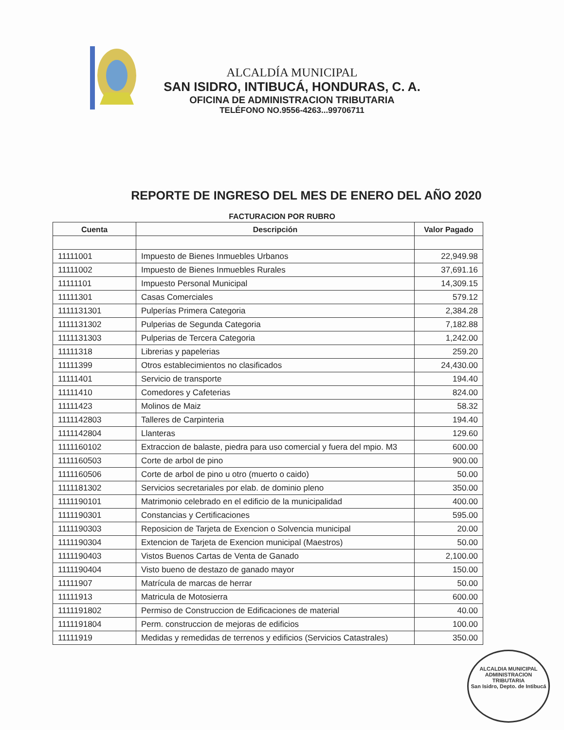ALCALDÍA MUNICIPAL
SAN ISIDRO, INTIBUCÁ, HONDURAS, C. A.
OFICINA DE ADMINISTRACION TRIBUTARIA
TELÉFONO NO.9556-4263...99706711
REPORTE DE INGRESO DEL MES DE ENERO DEL AÑO 2020
FACTURACION POR RUBRO
| Cuenta | Descripción | Valor Pagado |
| --- | --- | --- |
| 11111001 | Impuesto de Bienes Inmuebles Urbanos | 22,949.98 |
| 11111002 | Impuesto de Bienes Inmuebles Rurales | 37,691.16 |
| 11111101 | Impuesto Personal Municipal | 14,309.15 |
| 11111301 | Casas Comerciales | 579.12 |
| 1111131301 | Pulperías Primera Categoria | 2,384.28 |
| 1111131302 | Pulperias de Segunda Categoria | 7,182.88 |
| 1111131303 | Pulperias de Tercera Categoria | 1,242.00 |
| 11111318 | Librerias y papelerias | 259.20 |
| 11111399 | Otros establecimientos no clasificados | 24,430.00 |
| 11111401 | Servicio de transporte | 194.40 |
| 11111410 | Comedores y Cafeterias | 824.00 |
| 11111423 | Molinos de Maiz | 58.32 |
| 1111142803 | Talleres de Carpinteria | 194.40 |
| 1111142804 | Llanteras | 129.60 |
| 1111160102 | Extraccion de balaste, piedra para uso comercial y fuera del mpio. M3 | 600.00 |
| 1111160503 | Corte de arbol de pino | 900.00 |
| 1111160506 | Corte de arbol de pino u otro (muerto o caido) | 50.00 |
| 1111181302 | Servicios secretariales por elab. de dominio pleno | 350.00 |
| 1111190101 | Matrimonio celebrado en el edificio de la municipalidad | 400.00 |
| 1111190301 | Constancias y Certificaciones | 595.00 |
| 1111190303 | Reposicion de Tarjeta de Exencion o Solvencia municipal | 20.00 |
| 1111190304 | Extencion de Tarjeta de Exencion municipal (Maestros) | 50.00 |
| 1111190403 | Vistos Buenos Cartas de Venta de Ganado | 2,100.00 |
| 1111190404 | Visto bueno de destazo de ganado mayor | 150.00 |
| 11111907 | Matrícula de marcas de herrar | 50.00 |
| 11111913 | Matricula de Motosierra | 600.00 |
| 1111191802 | Permiso de Construccion de Edificaciones de material | 40.00 |
| 1111191804 | Perm. construccion de mejoras de edificios | 100.00 |
| 11111919 | Medidas y remedidas de terrenos y edificios (Servicios Catastrales) | 350.00 |
ALCALDIA MUNICIPAL
ADMINISTRACION TRIBUTARIA
San Isidro, Depto. de Intibucá